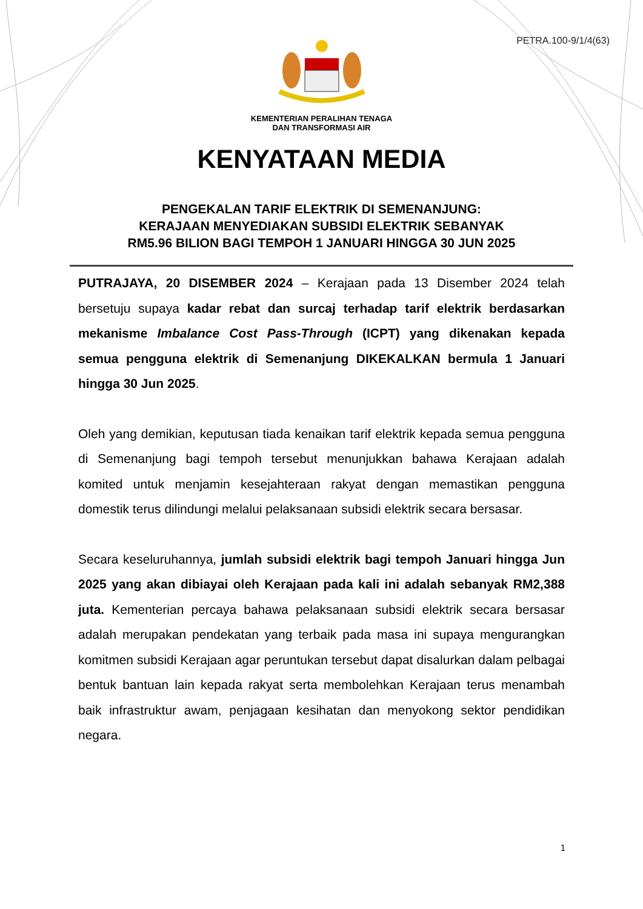PETRA.100-9/1/4(63)
KEMENTERIAN PERALIHAN TENAGA
DAN TRANSFORMASI AIR
KENYATAAN MEDIA
PENGEKALAN TARIF ELEKTRIK DI SEMENANJUNG:
KERAJAAN MENYEDIAKAN SUBSIDI ELEKTRIK SEBANYAK
RM5.96 BILION BAGI TEMPOH 1 JANUARI HINGGA 30 JUN 2025
PUTRAJAYA, 20 DISEMBER 2024 – Kerajaan pada 13 Disember 2024 telah bersetuju supaya kadar rebat dan surcaj terhadap tarif elektrik berdasarkan mekanisme Imbalance Cost Pass-Through (ICPT) yang dikenakan kepada semua pengguna elektrik di Semenanjung DIKEKALKAN bermula 1 Januari hingga 30 Jun 2025.
Oleh yang demikian, keputusan tiada kenaikan tarif elektrik kepada semua pengguna di Semenanjung bagi tempoh tersebut menunjukkan bahawa Kerajaan adalah komited untuk menjamin kesejahteraan rakyat dengan memastikan pengguna domestik terus dilindungi melalui pelaksanaan subsidi elektrik secara bersasar.
Secara keseluruhannya, jumlah subsidi elektrik bagi tempoh Januari hingga Jun 2025 yang akan dibiayai oleh Kerajaan pada kali ini adalah sebanyak RM2,388 juta. Kementerian percaya bahawa pelaksanaan subsidi elektrik secara bersasar adalah merupakan pendekatan yang terbaik pada masa ini supaya mengurangkan komitmen subsidi Kerajaan agar peruntukan tersebut dapat disalurkan dalam pelbagai bentuk bantuan lain kepada rakyat serta membolehkan Kerajaan terus menambah baik infrastruktur awam, penjagaan kesihatan dan menyokong sektor pendidikan negara.
1